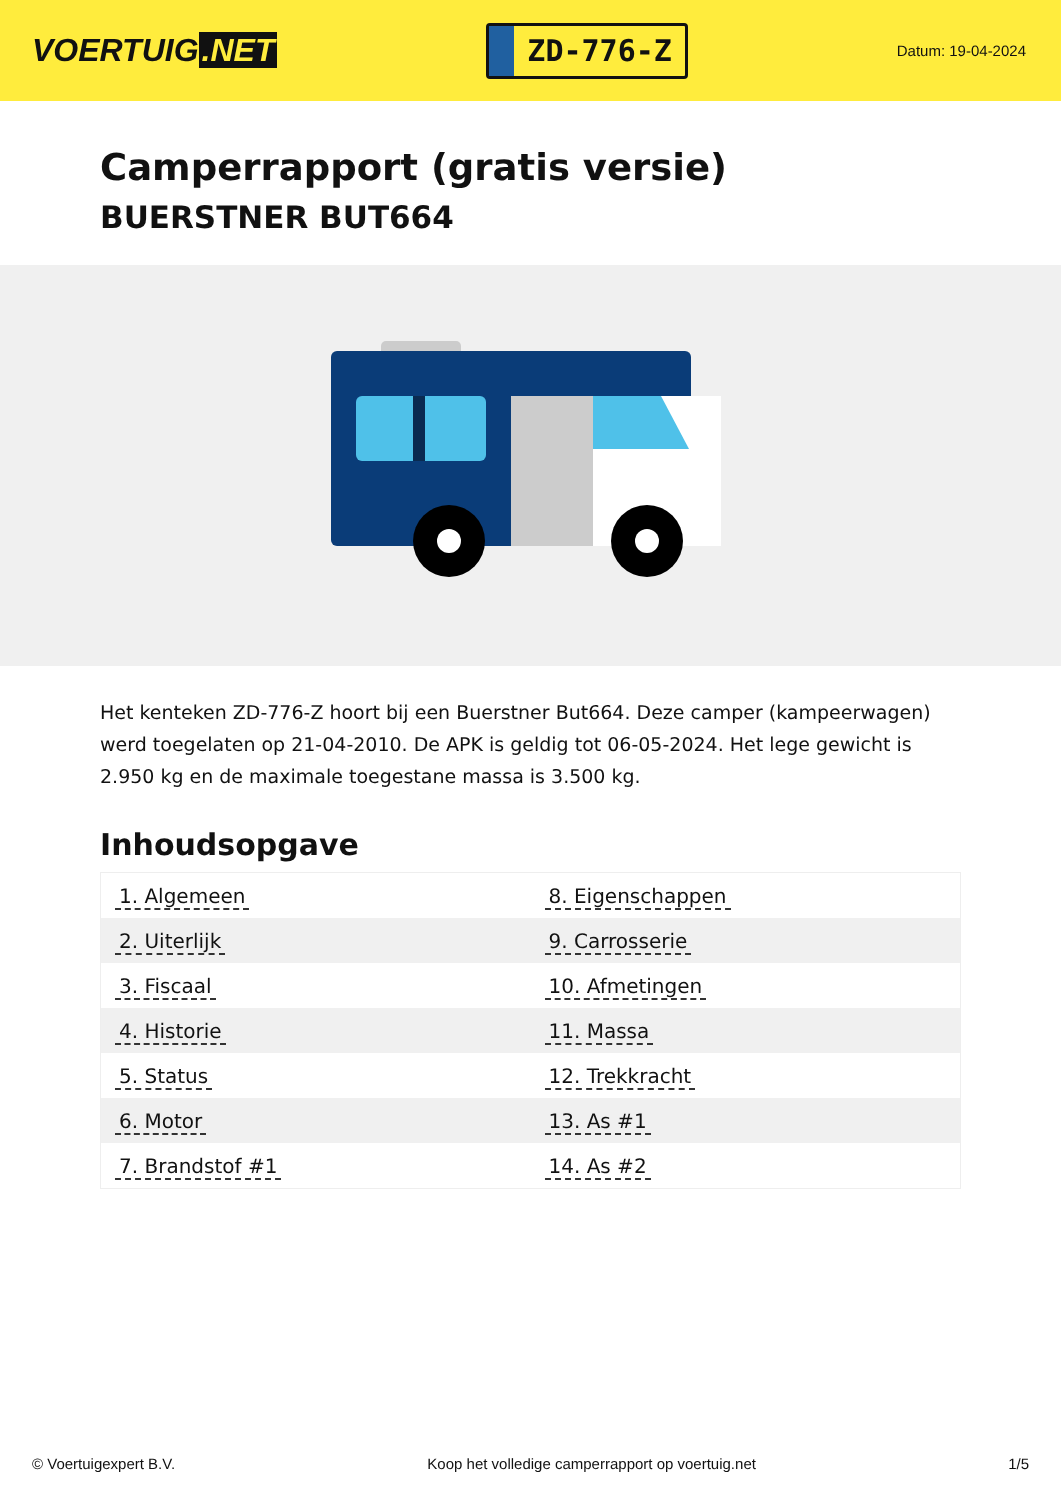VOERTUIG.NET
ZD-776-Z
Datum: 19-04-2024
Camperrapport (gratis versie)
BUERSTNER BUT664
Het kenteken ZD-776-Z hoort bij een Buerstner But664. Deze camper (kampeerwagen) werd toegelaten op 21-04-2010. De APK is geldig tot 06-05-2024. Het lege gewicht is 2.950 kg en de maximale toegestane massa is 3.500 kg.
Inhoudsopgave
| 1. Algemeen | 8. Eigenschappen |
| 2. Uiterlijk | 9. Carrosserie |
| 3. Fiscaal | 10. Afmetingen |
| 4. Historie | 11. Massa |
| 5. Status | 12. Trekkracht |
| 6. Motor | 13. As #1 |
| 7. Brandstof #1 | 14. As #2 |
© Voertuigexpert B.V. Koop het volledige camperrapport op voertuig.net 1/5